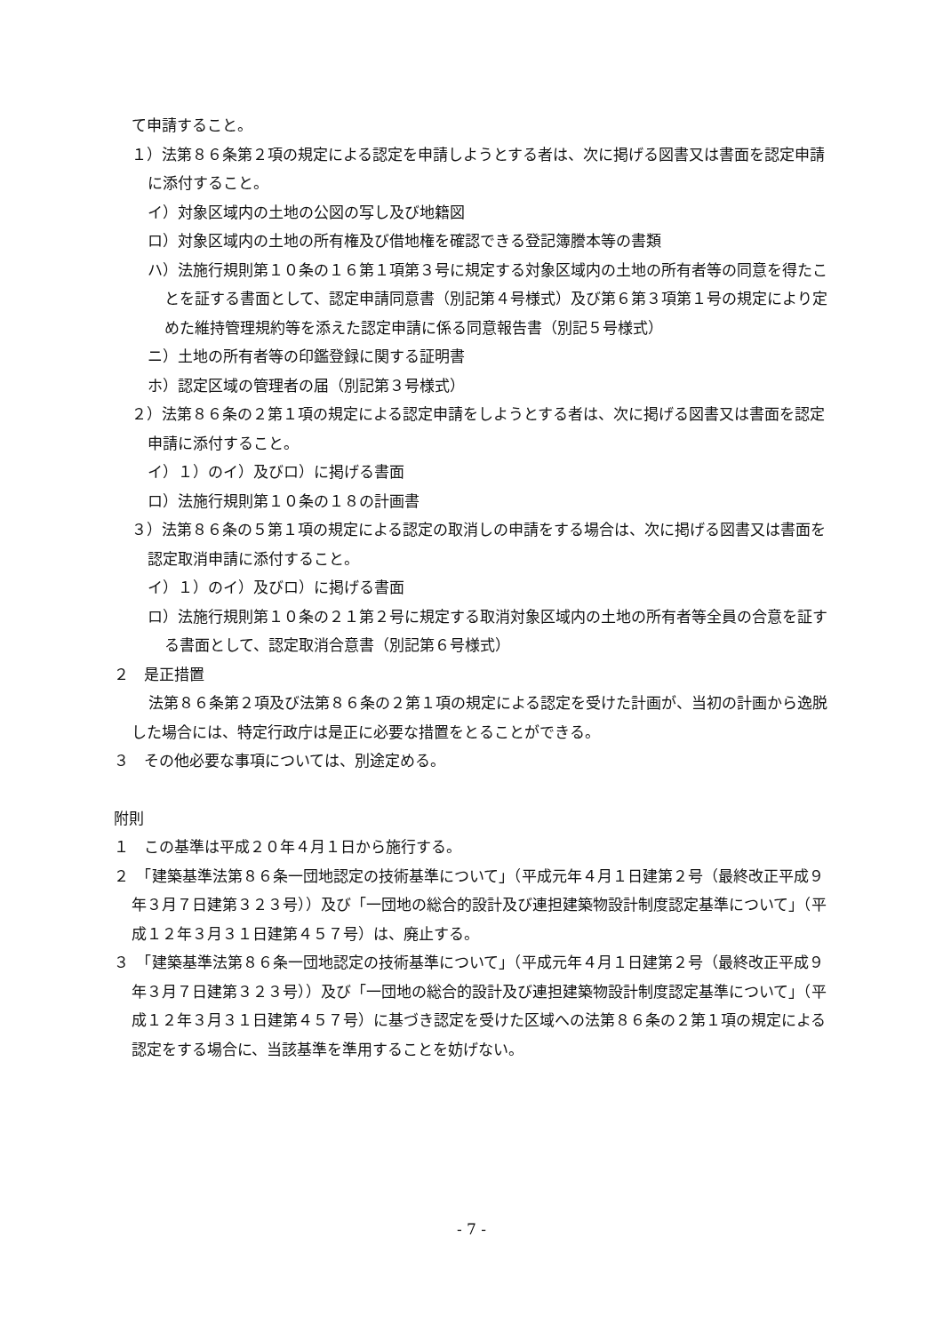て申請すること。
１）法第８６条第２項の規定による認定を申請しようとする者は、次に掲げる図書又は書面を認定申請に添付すること。
イ）対象区域内の土地の公図の写し及び地籍図
ロ）対象区域内の土地の所有権及び借地権を確認できる登記簿謄本等の書類
ハ）法施行規則第１０条の１６第１項第３号に規定する対象区域内の土地の所有者等の同意を得たことを証する書面として、認定申請同意書（別記第４号様式）及び第６第３項第１号の規定により定めた維持管理規約等を添えた認定申請に係る同意報告書（別記５号様式）
ニ）土地の所有者等の印鑑登録に関する証明書
ホ）認定区域の管理者の届（別記第３号様式）
２）法第８６条の２第１項の規定による認定申請をしようとする者は、次に掲げる図書又は書面を認定申請に添付すること。
イ）１）のイ）及びロ）に掲げる書面
ロ）法施行規則第１０条の１８の計画書
３）法第８６条の５第１項の規定による認定の取消しの申請をする場合は、次に掲げる図書又は書面を認定取消申請に添付すること。
イ）１）のイ）及びロ）に掲げる書面
ロ）法施行規則第１０条の２１第２号に規定する取消対象区域内の土地の所有者等全員の合意を証する書面として、認定取消合意書（別記第６号様式）
２　是正措置
法第８６条第２項及び法第８６条の２第１項の規定による認定を受けた計画が、当初の計画から逸脱した場合には、特定行政庁は是正に必要な措置をとることができる。
３　その他必要な事項については、別途定める。
附則
１　この基準は平成２０年４月１日から施行する。
２　「建築基準法第８６条一団地認定の技術基準について」（平成元年４月１日建第２号（最終改正平成９年３月７日建第３２３号））及び「一団地の総合的設計及び連担建築物設計制度認定基準について」（平成１２年３月３１日建第４５７号）は、廃止する。
３　「建築基準法第８６条一団地認定の技術基準について」（平成元年４月１日建第２号（最終改正平成９年３月７日建第３２３号））及び「一団地の総合的設計及び連担建築物設計制度認定基準について」（平成１２年３月３１日建第４５７号）に基づき認定を受けた区域への法第８６条の２第１項の規定による認定をする場合に、当該基準を準用することを妨げない。
- 7 -